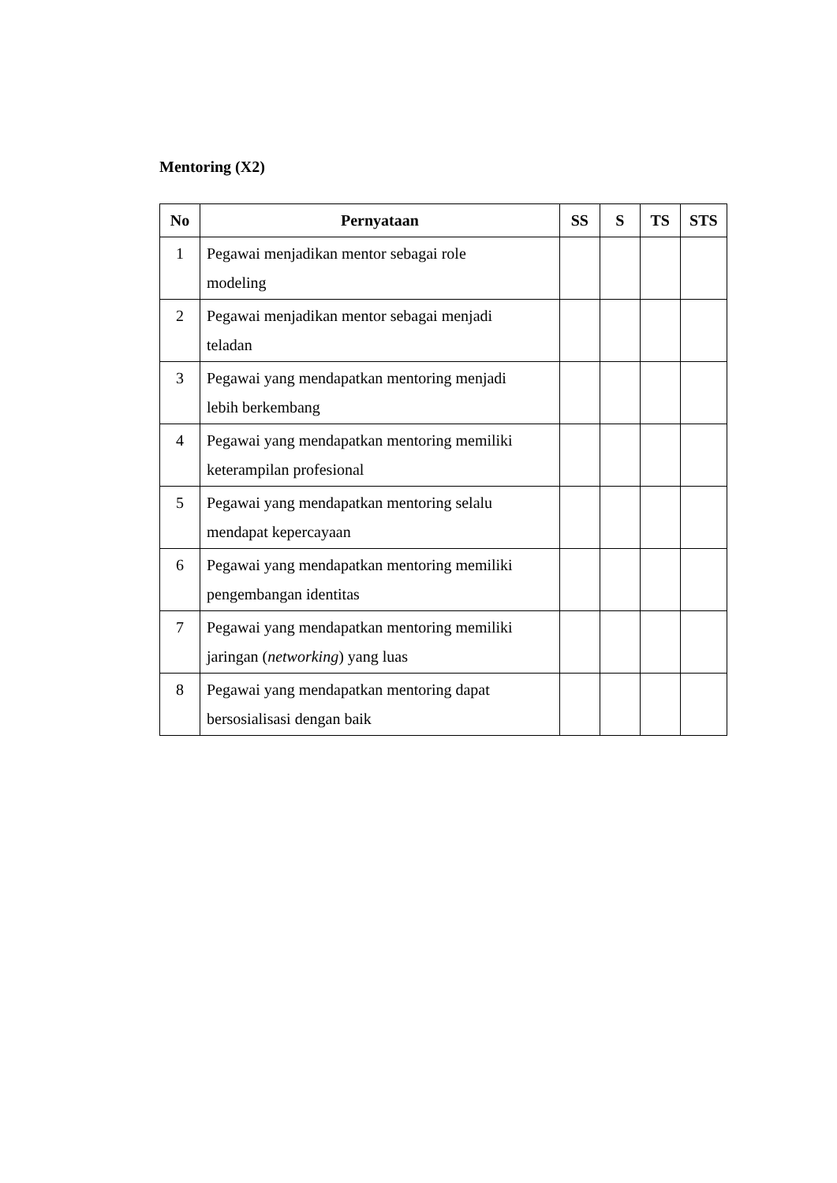Mentoring (X2)
| No | Pernyataan | SS | S | TS | STS |
| --- | --- | --- | --- | --- | --- |
| 1 | Pegawai menjadikan mentor sebagai role modeling | | | | |
| 2 | Pegawai menjadikan mentor sebagai menjadi teladan | | | | |
| 3 | Pegawai yang mendapatkan mentoring menjadi lebih berkembang | | | | |
| 4 | Pegawai yang mendapatkan mentoring memiliki keterampilan profesional | | | | |
| 5 | Pegawai yang mendapatkan mentoring selalu mendapat kepercayaan | | | | |
| 6 | Pegawai yang mendapatkan mentoring memiliki pengembangan identitas | | | | |
| 7 | Pegawai yang mendapatkan mentoring memiliki jaringan ( networking ) yang luas | | | | |
| 8 | Pegawai yang mendapatkan mentoring dapat bersosialisasi dengan baik | | | | |